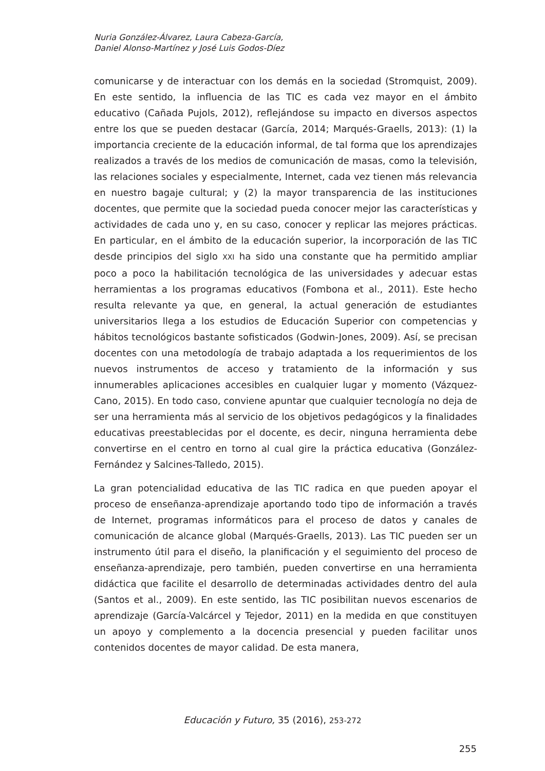Nuria González-Álvarez, Laura Cabeza-García,
Daniel Alonso-Martínez y José Luis Godos-Díez
comunicarse y de interactuar con los demás en la sociedad (Stromquist, 2009). En este sentido, la influencia de las TIC es cada vez mayor en el ámbito educativo (Cañada Pujols, 2012), reflejándose su impacto en diversos aspectos entre los que se pueden destacar (García, 2014; Marqués-Graells, 2013): (1) la importancia creciente de la educación informal, de tal forma que los aprendizajes realizados a través de los medios de comunicación de masas, como la televisión, las relaciones sociales y especialmente, Internet, cada vez tienen más relevancia en nuestro bagaje cultural; y (2) la mayor transparencia de las instituciones docentes, que permite que la sociedad pueda conocer mejor las características y actividades de cada uno y, en su caso, conocer y replicar las mejores prácticas. En particular, en el ámbito de la educación superior, la incorporación de las TIC desde principios del siglo XXI ha sido una constante que ha permitido ampliar poco a poco la habilitación tecnológica de las universidades y adecuar estas herramientas a los programas educativos (Fombona et al., 2011). Este hecho resulta relevante ya que, en general, la actual generación de estudiantes universitarios llega a los estudios de Educación Superior con competencias y hábitos tecnológicos bastante sofisticados (Godwin-Jones, 2009). Así, se precisan docentes con una metodología de trabajo adaptada a los requerimientos de los nuevos instrumentos de acceso y tratamiento de la información y sus innumerables aplicaciones accesibles en cualquier lugar y momento (Vázquez-Cano, 2015). En todo caso, conviene apuntar que cualquier tecnología no deja de ser una herramienta más al servicio de los objetivos pedagógicos y la finalidades educativas preestablecidas por el docente, es decir, ninguna herramienta debe convertirse en el centro en torno al cual gire la práctica educativa (González-Fernández y Salcines-Talledo, 2015).
La gran potencialidad educativa de las TIC radica en que pueden apoyar el proceso de enseñanza-aprendizaje aportando todo tipo de información a través de Internet, programas informáticos para el proceso de datos y canales de comunicación de alcance global (Marqués-Graells, 2013). Las TIC pueden ser un instrumento útil para el diseño, la planificación y el seguimiento del proceso de enseñanza-aprendizaje, pero también, pueden convertirse en una herramienta didáctica que facilite el desarrollo de determinadas actividades dentro del aula (Santos et al., 2009). En este sentido, las TIC posibilitan nuevos escenarios de aprendizaje (García-Valcárcel y Tejedor, 2011) en la medida en que constituyen un apoyo y complemento a la docencia presencial y pueden facilitar unos contenidos docentes de mayor calidad. De esta manera,
Educación y Futuro, 35 (2016), 253-272
255